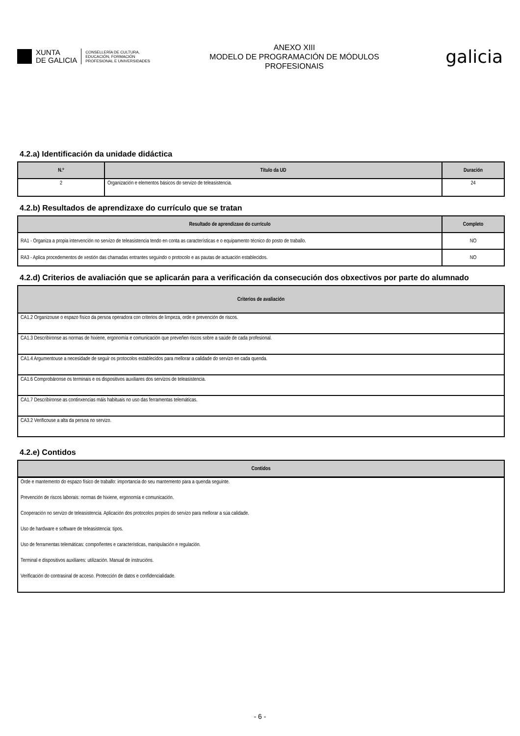XUNTA
DE GALICIA
CONSELLERÍA DE CULTURA,
EDUCACIÓN, FORMACIÓN
PROFESIONAL E UNIVERSIDADES
ANEXO XIII
MODELO DE PROGRAMACIÓN DE MÓDULOS
PROFESIONAIS
galicia
4.2.a) Identificación da unidade didáctica
| N.º | Título da UD | Duración |
| --- | --- | --- |
| 2 | Organización e elementos básicos do servizo de teleasistencia. | 24 |
4.2.b) Resultados de aprendizaxe do currículo que se tratan
| Resultado de aprendizaxe do currículo | Completo |
| --- | --- |
| RA1 - Organiza a propia intervención no servizo de teleasistencia tendo en conta as características e o equipamento técnico do posto de traballo. | NO |
| RA3 - Aplica procedementos de xestión das chamadas entrantes seguindo o protocolo e as pautas de actuación establecidos. | NO |
4.2.d) Criterios de avaliación que se aplicarán para a verificación da consecución dos obxectivos por parte do alumnado
| Criterios de avaliación |
| --- |
| CA1.2 Organizouse o espazo físico da persoa operadora con criterios de limpeza, orde e prevención de riscos. |
| CA1.3 Describíronse as normas de hixiene, ergonomía e comunicación que preveñen riscos sobre a saúde de cada profesional. |
| CA1.4 Argumentouse a necesidade de seguir os protocolos establecidos para mellorar a calidade do servizo en cada quenda. |
| CA1.6 Comprobáronse os terminais e os dispositivos auxiliares dos servizos de teleasistencia. |
| CA1.7 Describíronse as continxencias máis habituais no uso das ferramentas telemáticas. |
| CA3.2 Verificouse a alta da persoa no servizo. |
4.2.e) Contidos
| Contidos |
| --- |
| Orde e mantemento do espazo físico de traballo: importancia do seu mantemento para a quenda seguinte. |
| Prevención de riscos laborais: normas de hixiene, ergonomía e comunicación. |
| Cooperación no servizo de teleasistencia. Aplicación dos protocolos propios do servizo para mellorar a súa calidade. |
| Uso de hardware e software de teleasistencia: tipos. |
| Uso de ferramentas telemáticas: compoñentes e características, manipulación e regulación. |
| Terminal e dispositivos auxiliares: utilización. Manual de instrucións. |
| Verificación do contrasinal de acceso. Protección de datos e confidencialidade. |
- 6 -